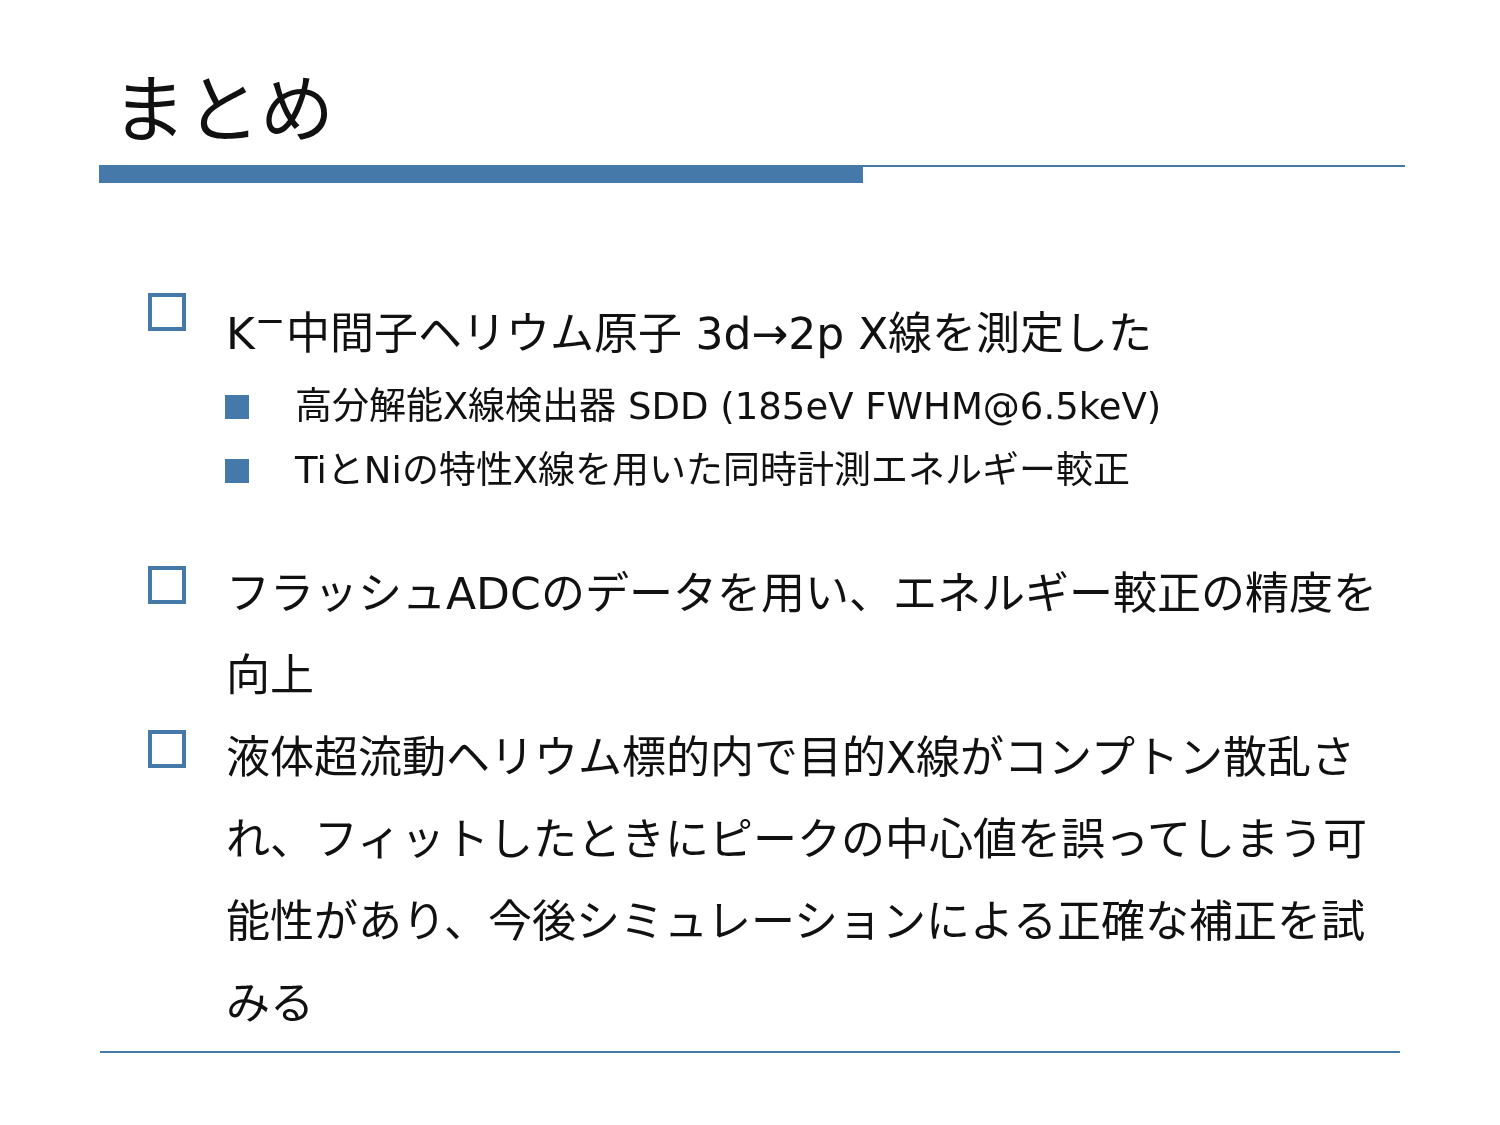まとめ
K<sup>−</sup>中間子ヘリウム原子 3d→2p X線を測定した
高分解能X線検出器 SDD (185eV FWHM@6.5keV)
TiとNiの特性X線を用いた同時計測エネルギー較正
フラッシュADCのデータを用い、エネルギー較正の精度を向上
液体超流動ヘリウム標的内で目的X線がコンプトン散乱され、フィットしたときにピークの中心値を誤ってしまう可能性があり、今後シミュレーションによる正確な補正を試みる